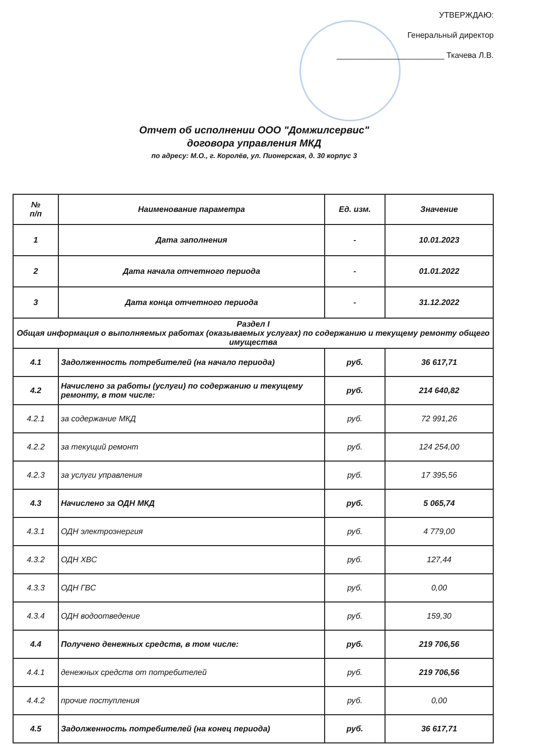УТВЕРЖДАЮ:
Генеральный директор
________________________ Ткачева Л.В.
Отчет об исполнении ООО "Домжилсервис"
договора управления МКД
по адресу: М.О., г. Королёв, ул. Пионерская, д. 30 корпус 3
| № п/п | Наименование параметра | Ед. изм. | Значение |
| --- | --- | --- | --- |
| 1 | Дата заполнения | - | 10.01.2023 |
| 2 | Дата начала отчетного периода | - | 01.01.2022 |
| 3 | Дата конца отчетного периода | - | 31.12.2022 |
| Раздел I Общая информация о выполняемых работах (оказываемых услугах) по содержанию и текущему ремонту общего имущества | | | |
| 4.1 | Задолженность потребителей (на начало периода) | руб. | 36 617,71 |
| 4.2 | Начислено за работы (услуги) по содержанию и текущему ремонту, в том числе: | руб. | 214 640,82 |
| 4.2.1 | за содержание МКД | руб. | 72 991,26 |
| 4.2.2 | за текущий ремонт | руб. | 124 254,00 |
| 4.2.3 | за услуги управления | руб. | 17 395,56 |
| 4.3 | Начислено за ОДН МКД | руб. | 5 065,74 |
| 4.3.1 | ОДН электроэнергия | руб. | 4 779,00 |
| 4.3.2 | ОДН ХВС | руб. | 127,44 |
| 4.3.3 | ОДН ГВС | руб. | 0,00 |
| 4.3.4 | ОДН водоотведение | руб. | 159,30 |
| 4.4 | Получено денежных средств, в том числе: | руб. | 219 706,56 |
| 4.4.1 | денежных средств от потребителей | руб. | 219 706,56 |
| 4.4.2 | прочие поступления | руб. | 0,00 |
| 4.5 | Задолженность потребителей (на конец периода) | руб. | 36 617,71 |